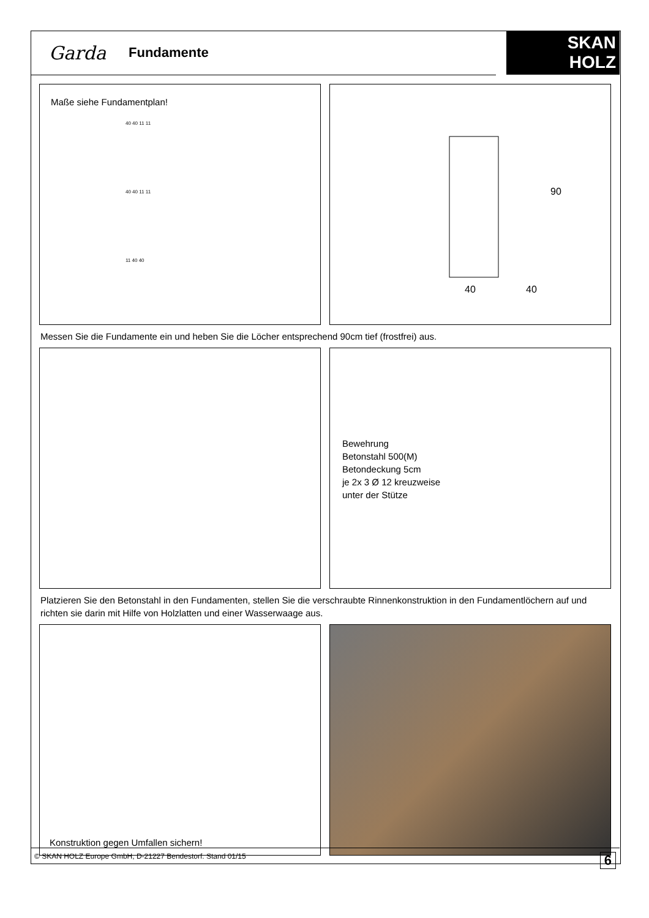Garda Fundamente
SKAN
HOLZ
®
Maße siehe Fundamentplan!
40 40 11 11
40 40 11 11
11 40 40
90
40
40
Messen Sie die Fundamente ein und heben Sie die Löcher entsprechend 90cm tief (frostfrei) aus.
Bewehrung
Betonstahl 500(M)
Betondeckung 5cm
je 2x 3 Ø 12 kreuzweise
unter der Stütze
Platzieren Sie den Betonstahl in den Fundamenten, stellen Sie die verschraubte Rinnenkonstruktion in den Fundamentlöchern auf und richten sie darin mit Hilfe von Holzlatten und einer Wasserwaage aus.
Konstruktion gegen Umfallen sichern!
© SKAN HOLZ Europe GmbH, D-21227 Bendestorf. Stand 01/15 6